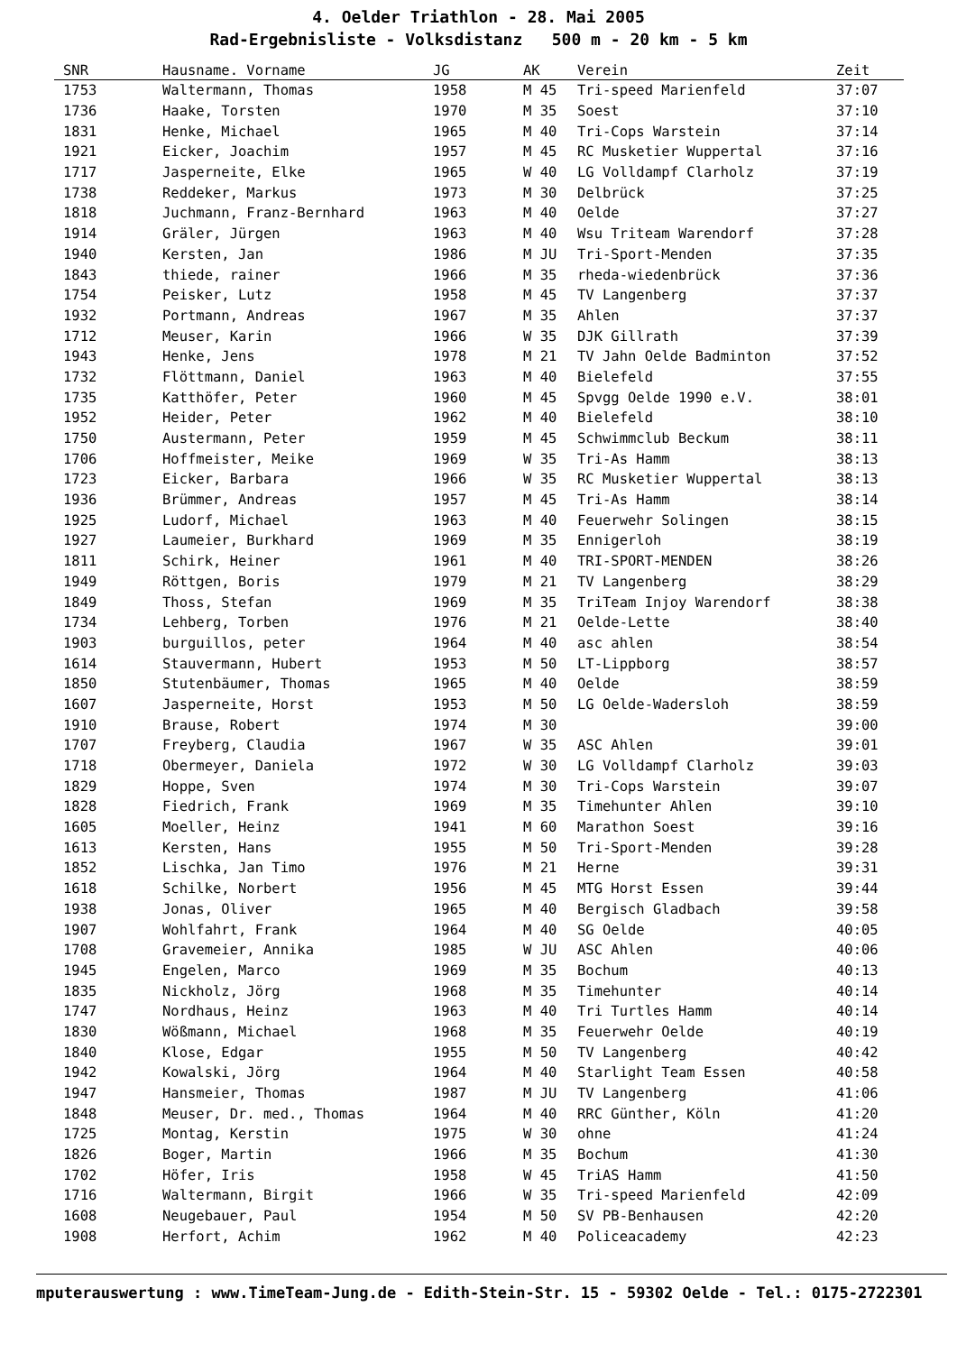4. Oelder Triathlon - 28. Mai 2005
Rad-Ergebnisliste - Volksdistanz 500 m - 20 km - 5 km
| SNR | Hausname. Vorname | JG | AK | Verein | Zeit |
| --- | --- | --- | --- | --- | --- |
| 1753 | Waltermann, Thomas | 1958 | M 45 | Tri-speed Marienfeld | 37:07 |
| 1736 | Haake, Torsten | 1970 | M 35 | Soest | 37:10 |
| 1831 | Henke, Michael | 1965 | M 40 | Tri-Cops Warstein | 37:14 |
| 1921 | Eicker, Joachim | 1957 | M 45 | RC Musketier Wuppertal | 37:16 |
| 1717 | Jasperneite, Elke | 1965 | W 40 | LG Volldampf Clarholz | 37:19 |
| 1738 | Reddeker, Markus | 1973 | M 30 | Delbrück | 37:25 |
| 1818 | Juchmann, Franz-Bernhard | 1963 | M 40 | Oelde | 37:27 |
| 1914 | Gräler, Jürgen | 1963 | M 40 | Wsu Triteam Warendorf | 37:28 |
| 1940 | Kersten, Jan | 1986 | M JU | Tri-Sport-Menden | 37:35 |
| 1843 | thiede, rainer | 1966 | M 35 | rheda-wiedenbrück | 37:36 |
| 1754 | Peisker, Lutz | 1958 | M 45 | TV Langenberg | 37:37 |
| 1932 | Portmann, Andreas | 1967 | M 35 | Ahlen | 37:37 |
| 1712 | Meuser, Karin | 1966 | W 35 | DJK Gillrath | 37:39 |
| 1943 | Henke, Jens | 1978 | M 21 | TV Jahn Oelde Badminton | 37:52 |
| 1732 | Flöttmann, Daniel | 1963 | M 40 | Bielefeld | 37:55 |
| 1735 | Katthöfer, Peter | 1960 | M 45 | Spvgg Oelde 1990 e.V. | 38:01 |
| 1952 | Heider, Peter | 1962 | M 40 | Bielefeld | 38:10 |
| 1750 | Austermann, Peter | 1959 | M 45 | Schwimmclub Beckum | 38:11 |
| 1706 | Hoffmeister, Meike | 1969 | W 35 | Tri-As Hamm | 38:13 |
| 1723 | Eicker, Barbara | 1966 | W 35 | RC Musketier Wuppertal | 38:13 |
| 1936 | Brümmer, Andreas | 1957 | M 45 | Tri-As Hamm | 38:14 |
| 1925 | Ludorf, Michael | 1963 | M 40 | Feuerwehr Solingen | 38:15 |
| 1927 | Laumeier, Burkhard | 1969 | M 35 | Ennigerloh | 38:19 |
| 1811 | Schirk, Heiner | 1961 | M 40 | TRI-SPORT-MENDEN | 38:26 |
| 1949 | Röttgen, Boris | 1979 | M 21 | TV Langenberg | 38:29 |
| 1849 | Thoss, Stefan | 1969 | M 35 | TriTeam Injoy Warendorf | 38:38 |
| 1734 | Lehberg, Torben | 1976 | M 21 | Oelde-Lette | 38:40 |
| 1903 | burguillos, peter | 1964 | M 40 | asc ahlen | 38:54 |
| 1614 | Stauvermann, Hubert | 1953 | M 50 | LT-Lippborg | 38:57 |
| 1850 | Stutenbäumer, Thomas | 1965 | M 40 | Oelde | 38:59 |
| 1607 | Jasperneite, Horst | 1953 | M 50 | LG Oelde-Wadersloh | 38:59 |
| 1910 | Brause, Robert | 1974 | M 30 | | 39:00 |
| 1707 | Freyberg, Claudia | 1967 | W 35 | ASC Ahlen | 39:01 |
| 1718 | Obermeyer, Daniela | 1972 | W 30 | LG Volldampf Clarholz | 39:03 |
| 1829 | Hoppe, Sven | 1974 | M 30 | Tri-Cops Warstein | 39:07 |
| 1828 | Fiedrich, Frank | 1969 | M 35 | Timehunter Ahlen | 39:10 |
| 1605 | Moeller, Heinz | 1941 | M 60 | Marathon Soest | 39:16 |
| 1613 | Kersten, Hans | 1955 | M 50 | Tri-Sport-Menden | 39:28 |
| 1852 | Lischka, Jan Timo | 1976 | M 21 | Herne | 39:31 |
| 1618 | Schilke, Norbert | 1956 | M 45 | MTG Horst Essen | 39:44 |
| 1938 | Jonas, Oliver | 1965 | M 40 | Bergisch Gladbach | 39:58 |
| 1907 | Wohlfahrt, Frank | 1964 | M 40 | SG Oelde | 40:05 |
| 1708 | Gravemeier, Annika | 1985 | W JU | ASC Ahlen | 40:06 |
| 1945 | Engelen, Marco | 1969 | M 35 | Bochum | 40:13 |
| 1835 | Nickholz, Jörg | 1968 | M 35 | Timehunter | 40:14 |
| 1747 | Nordhaus, Heinz | 1963 | M 40 | Tri Turtles Hamm | 40:14 |
| 1830 | Wößmann, Michael | 1968 | M 35 | Feuerwehr Oelde | 40:19 |
| 1840 | Klose, Edgar | 1955 | M 50 | TV Langenberg | 40:42 |
| 1942 | Kowalski, Jörg | 1964 | M 40 | Starlight Team Essen | 40:58 |
| 1947 | Hansmeier, Thomas | 1987 | M JU | TV Langenberg | 41:06 |
| 1848 | Meuser, Dr. med., Thomas | 1964 | M 40 | RRC Günther, Köln | 41:20 |
| 1725 | Montag, Kerstin | 1975 | W 30 | ohne | 41:24 |
| 1826 | Boger, Martin | 1966 | M 35 | Bochum | 41:30 |
| 1702 | Höfer, Iris | 1958 | W 45 | TriAS Hamm | 41:50 |
| 1716 | Waltermann, Birgit | 1966 | W 35 | Tri-speed Marienfeld | 42:09 |
| 1608 | Neugebauer, Paul | 1954 | M 50 | SV PB-Benhausen | 42:20 |
| 1908 | Herfort, Achim | 1962 | M 40 | Policeacademy | 42:23 |
mputerauswertung : www.TimeTeam-Jung.de - Edith-Stein-Str. 15 - 59302 Oelde - Tel.: 0175-2722301